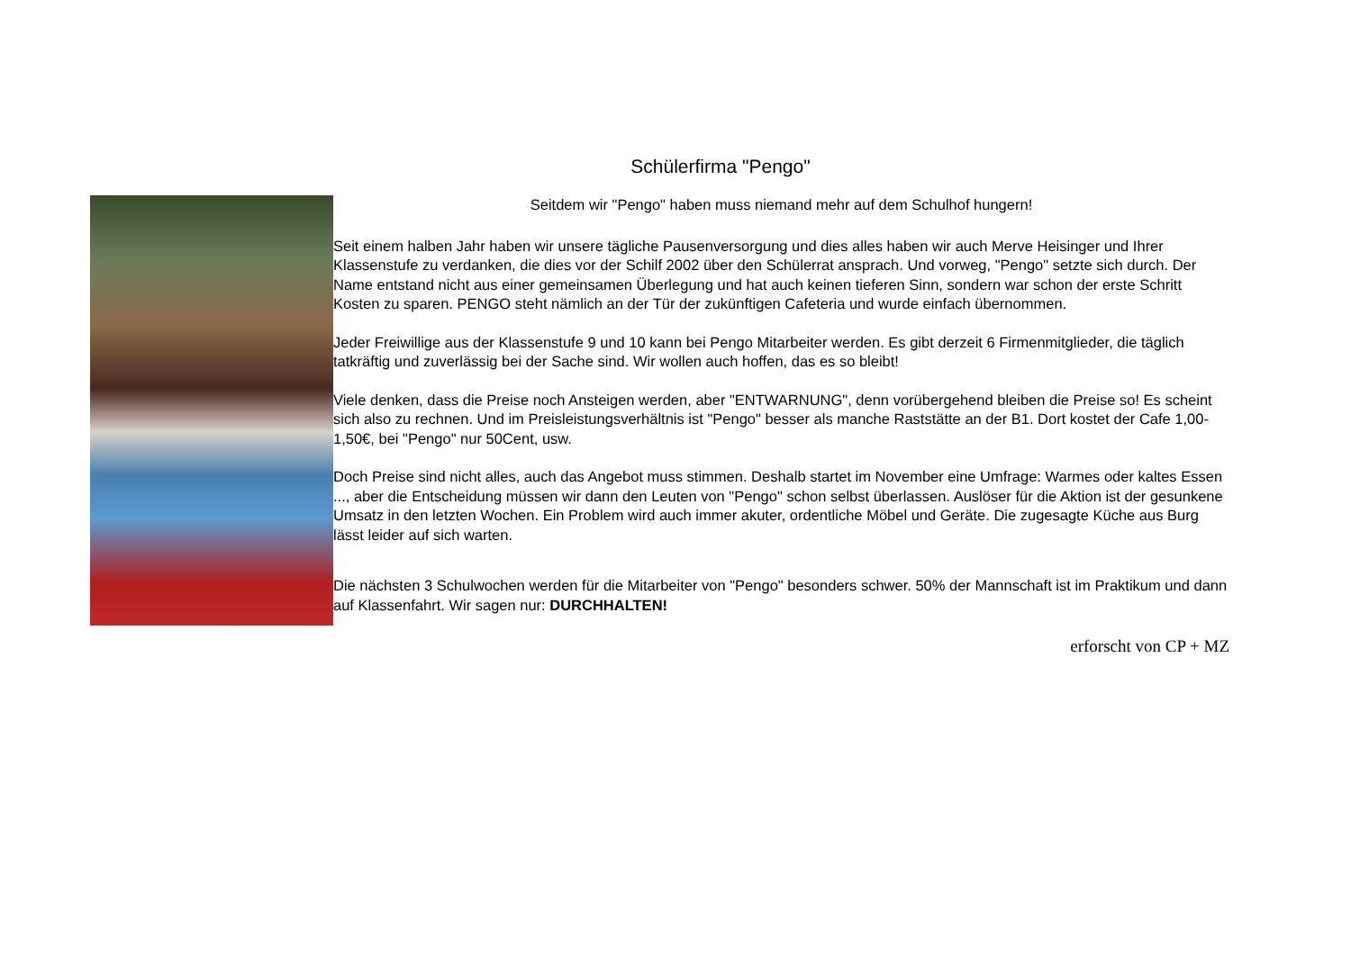Schülerfirma "Pengo"
Seitdem wir "Pengo" haben muss niemand mehr auf dem Schulhof hungern!
Seit einem halben Jahr haben wir unsere tägliche Pausenversorgung und dies alles haben wir auch Merve Heisinger und Ihrer Klassenstufe zu verdanken, die dies vor der Schilf 2002 über den Schülerrat ansprach. Und vorweg, "Pengo" setzte sich durch. Der Name entstand nicht aus einer gemeinsamen Überlegung und hat auch keinen tieferen Sinn, sondern war schon der erste Schritt Kosten zu sparen. PENGO steht nämlich an der Tür der zukünftigen Cafeteria und wurde einfach übernommen.
Jeder Freiwillige aus der Klassenstufe 9 und 10 kann bei Pengo Mitarbeiter werden. Es gibt derzeit 6 Firmenmitglieder, die täglich tatkräftig und zuverlässig bei der Sache sind. Wir wollen auch hoffen, das es so bleibt!
Viele denken, dass die Preise noch Ansteigen werden, aber "ENTWARNUNG", denn vorübergehend bleiben die Preise so! Es scheint sich also zu rechnen. Und im Preisleistungsverhältnis ist "Pengo" besser als manche Raststätte an der B1. Dort kostet der Cafe 1,00-1,50€, bei "Pengo" nur 50Cent, usw.
Doch Preise sind nicht alles, auch das Angebot muss stimmen. Deshalb startet im November eine Umfrage: Warmes oder kaltes Essen ..., aber die Entscheidung müssen wir dann den Leuten von "Pengo" schon selbst überlassen. Auslöser für die Aktion ist der gesunkene Umsatz in den letzten Wochen. Ein Problem wird auch immer akuter, ordentliche Möbel und Geräte. Die zugesagte Küche aus Burg lässt leider auf sich warten.
Die nächsten 3 Schulwochen werden für die Mitarbeiter von "Pengo" besonders schwer. 50% der Mannschaft ist im Praktikum und dann auf Klassenfahrt. Wir sagen nur: DURCHHALTEN!
erforscht von CP + MZ